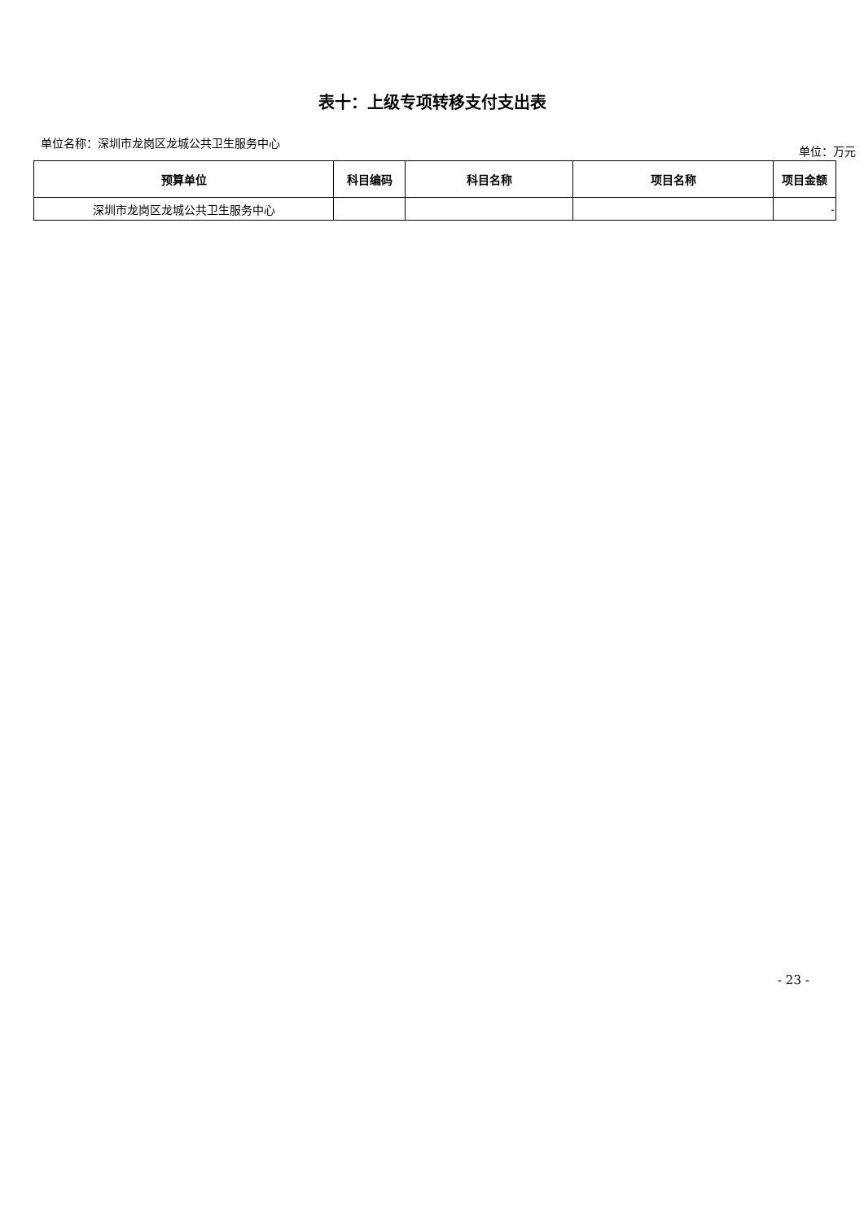表十：上级专项转移支付支出表
单位名称：深圳市龙岗区龙城公共卫生服务中心 单位：万元
| 预算单位 | 科目编码 | 科目名称 | 项目名称 | 项目金额 |
| --- | --- | --- | --- | --- |
| 深圳市龙岗区龙城公共卫生服务中心 | | | | - |
- 23 -